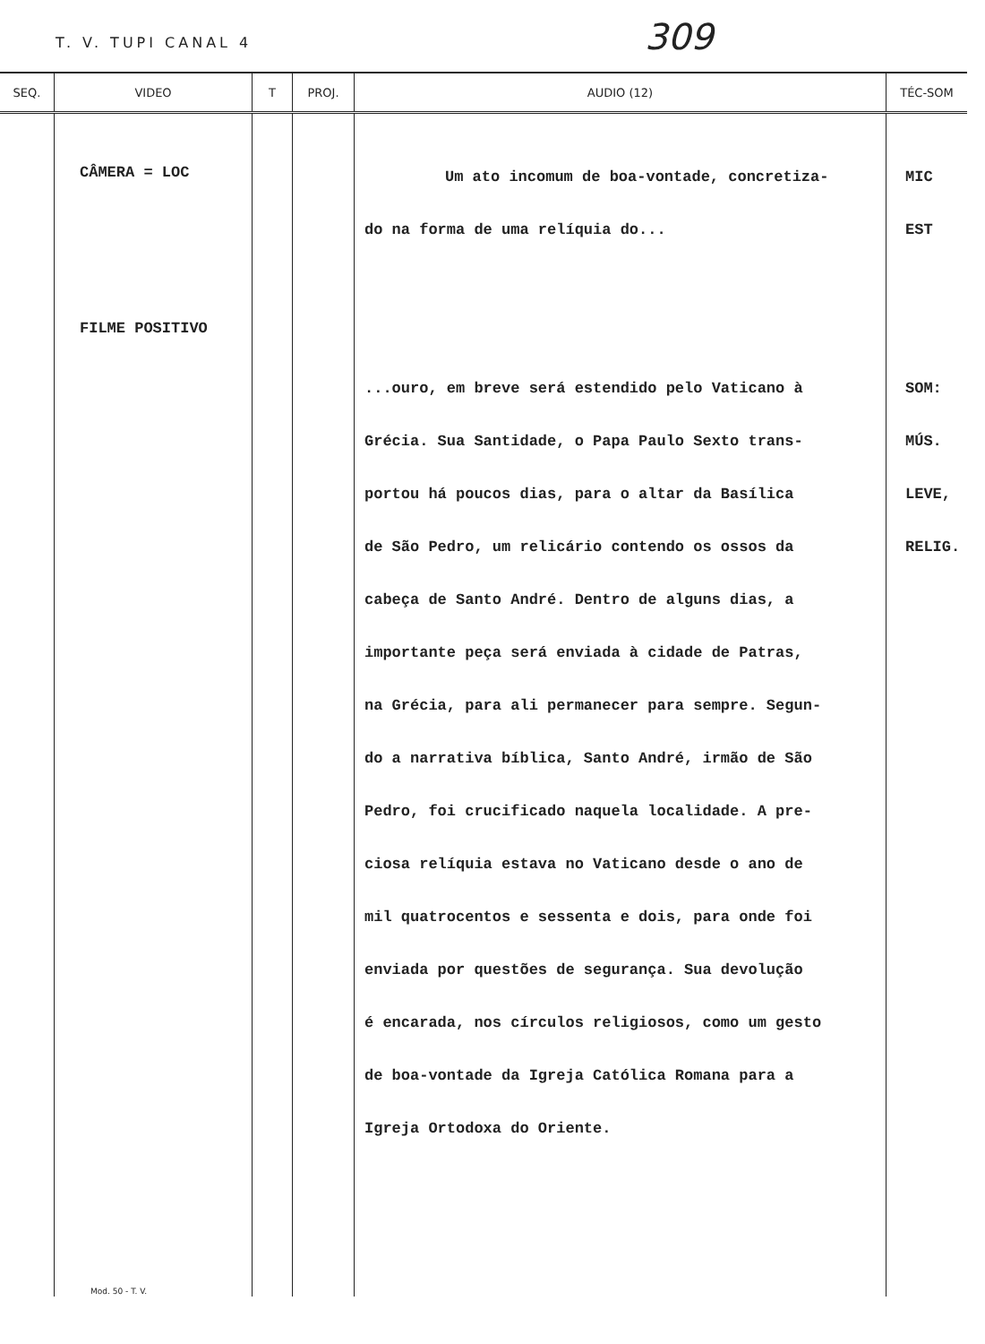T. V. TUPI CANAL 4 309
| SEQ. | VIDEO | T | PROJ. | AUDIO (12) | TÉC-SOM |
| --- | --- | --- | --- | --- | --- |
| | CÂMERA = LOC FILME POSITIVO Mod. 50 - T. V. | | | Um ato incomum de boa-vontade, concretiza- do na forma de uma relíquia do... ...ouro, em breve será estendido pelo Vaticano à Grécia. Sua Santidade, o Papa Paulo Sexto trans- portou há poucos dias, para o altar da Basílica de São Pedro, um relicário contendo os ossos da cabeça de Santo André. Dentro de alguns dias, a importante peça será enviada à cidade de Patras, na Grécia, para ali permanecer para sempre. Segun- do a narrativa bíblica, Santo André, irmão de São Pedro, foi crucificado naquela localidade. A pre- ciosa relíquia estava no Vaticano desde o ano de mil quatrocentos e sessenta e dois, para onde foi enviada por questões de segurança. Sua devolução é encarada, nos círculos religiosos, como um gesto de boa-vontade da Igreja Católica Romana para a Igreja Ortodoxa do Oriente. | MIC EST SOM: MÚS. LEVE, RELIG. |